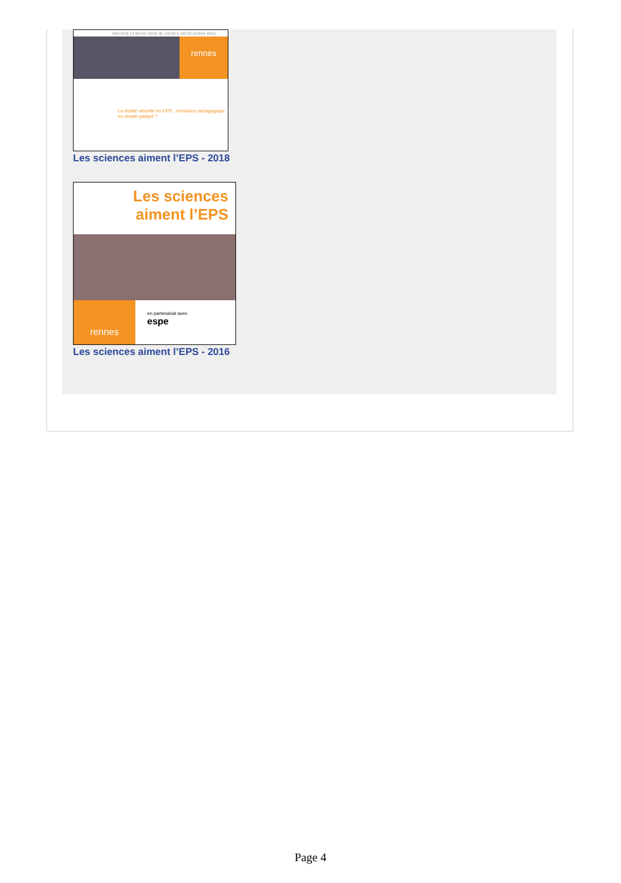Mercredi 14 février 2018 de 13h30 à 16h30 (entrée libre)
rennes
La réalité virtuelle en EPS : révolution pédagogique ou simple gadget ?
Les sciences aiment l’EPS - 2018
Les sciences
aiment l’EPS
rennes
en partenariat avec
espe
Les sciences aiment l’EPS - 2016
Page 4